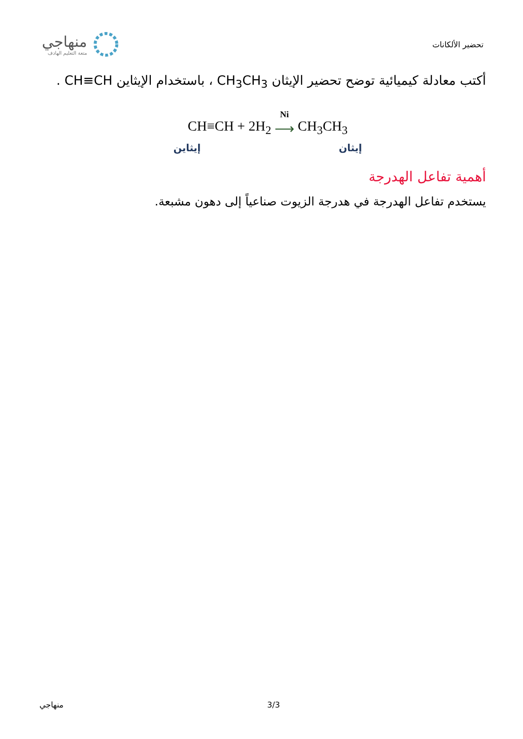منهاجي
متعة التعليم الهادف
تحضير الألكانات
أكتب معادلة كيميائية توضح تحضير الإيثان CH<sub>3</sub>CH<sub>3</sub> ، باستخدام الإيثاين CH≡CH .
CH≡CH + 2H<sub>2</sub> Ni
⟶ CH<sub>3</sub>CH<sub>3</sub>
إيثاين إيثان
أهمية تفاعل الهدرجة
يستخدم تفاعل الهدرجة في هدرجة الزيوت صناعياً إلى دهون مشبعة.
منهاجي 3/3